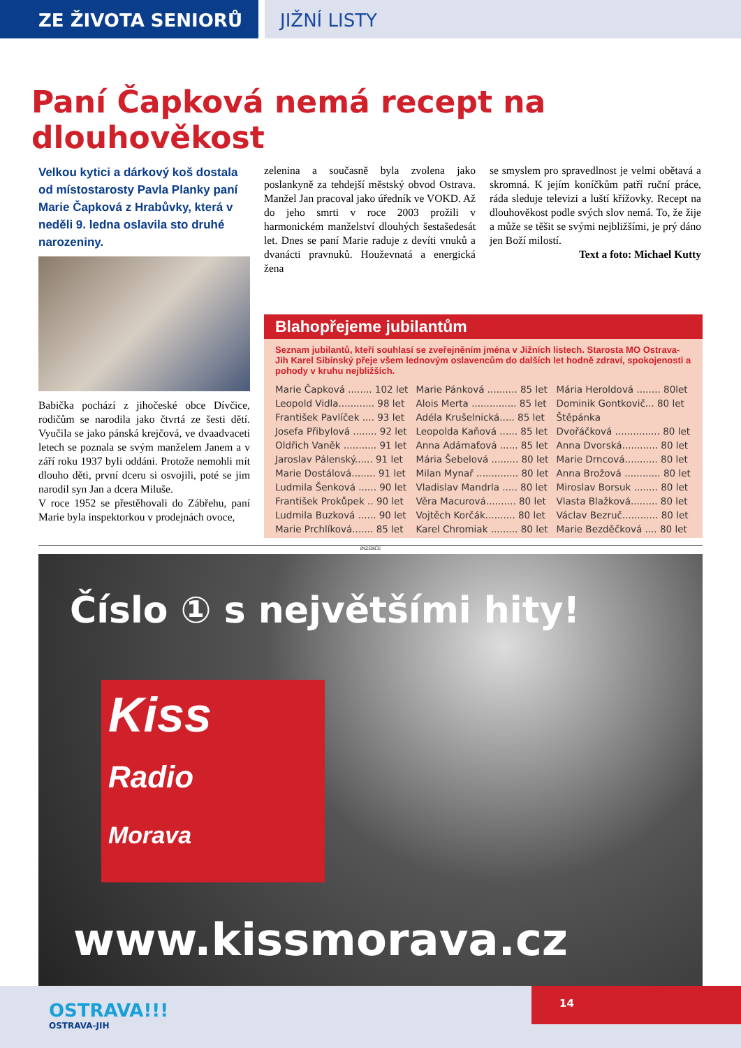ZE ŽIVOTA SENIORŮ JIŽNÍ LISTY
Paní Čapková nemá recept na dlouhověkost
Velkou kytici a dárkový koš dostala od místostarosty Pavla Planky paní Marie Čapková z Hrabůvky, která v neděli 9. ledna oslavila sto druhé narozeniny.
Babička pochází z jihočeské obce Dívčice, rodičům se narodila jako čtvrtá ze šesti dětí. Vyučila se jako pánská krejčová, ve dvaadvaceti letech se poznala se svým manželem Janem a v září roku 1937 byli oddáni. Protože nemohli mít dlouho děti, první dceru si osvojili, poté se jim narodil syn Jan a dcera Miluše.
V roce 1952 se přestěhovali do Zábřehu, paní Marie byla inspektorkou v prodejnách ovoce,
zelenina a současně byla zvolena jako poslankyně za tehdejší městský obvod Ostrava. Manžel Jan pracoval jako úředník ve VOKD. Až do jeho smrti v roce 2003 prožili v harmonickém manželství dlouhých šestašedesát let. Dnes se paní Marie raduje z devíti vnuků a dvanácti pravnuků. Houževnatá a energická žena
se smyslem pro spravedlnost je velmi obětavá a skromná. K jejím koníčkům patří ruční práce, ráda sleduje televizi a luští křížovky. Recept na dlouhověkost podle svých slov nemá. To, že žije a může se těšit se svými nejbližšími, je prý dáno jen Boží milostí.
Text a foto: Michael Kutty
Blahopřejeme jubilantům
Seznam jubilantů, kteří souhlasí se zveřejněním jména v Jižních listech. Starosta MO Ostrava-Jih Karel Sibinský přeje všem lednovým oslavencům do dalších let hodně zdraví, spokojenosti a pohody v kruhu nejbližších.
| Marie Čapková ........ 102 let | Marie Pánková .......... 85 let | Mária Heroldová ........ 80let |
| Leopold Vidla............ 98 let | Alois Merta ............... 85 let | Dominik Gontkovič... 80 let |
| František Pavlíček .... 93 let | Adéla Krušelnická..... 85 let | Štěpánka |
| Josefa Přibylová ........ 92 let | Leopolda Kaňová ...... 85 let | Dvořáčková ............... 80 let |
| Oldřich Vaněk ........... 91 let | Anna Adámaťová ...... 85 let | Anna Dvorská............ 80 let |
| Jaroslav Pálenský...... 91 let | Mária Šebelová ......... 80 let | Marie Drncová........... 80 let |
| Marie Dostálová........ 91 let | Milan Mynař .............. 80 let | Anna Brožová ............ 80 let |
| Ludmila Šenková ...... 90 let | Vladislav Mandrla ..... 80 let | Miroslav Borsuk ........ 80 let |
| František Prokůpek .. 90 let | Věra Macurová.......... 80 let | Vlasta Blažková......... 80 let |
| Ludmila Buzková ...... 90 let | Vojtěch Korčák.......... 80 let | Václav Bezruč............ 80 let |
| Marie Prchlíková....... 85 let | Karel Chromiak ......... 80 let | Marie Bezděčková .... 80 let |
INZERCE
Číslo ① s největšími hity!
Kiss
Radio
Morava
www.kissmorava.cz
OSTRAVA!!!
OSTRAVA-JIH
14